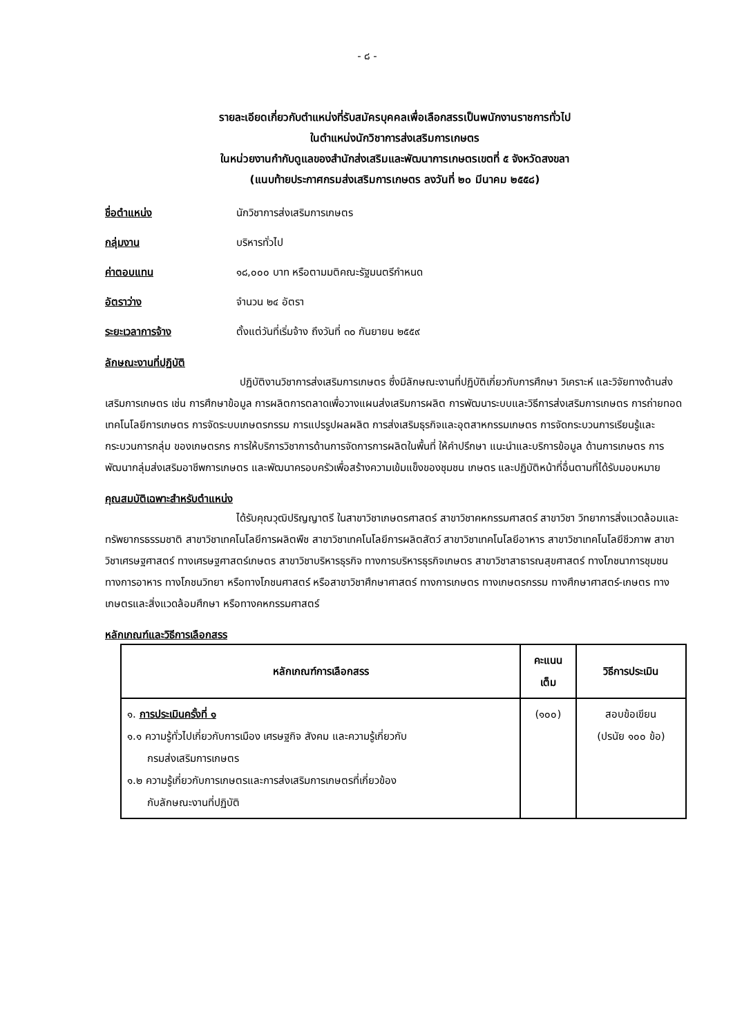- ๘ -
รายละเอียดเกี่ยวกับตำแหน่งที่รับสมัครบุคคลเพื่อเลือกสรรเป็นพนักงานราชการทั่วไป
ในตำแหน่งนักวิชาการส่งเสริมการเกษตร
ในหน่วยงานกำกับดูแลของสำนักส่งเสริมและพัฒนาการเกษตรเขตที่ ๕ จังหวัดสงขลา
(แนบท้ายประกาศกรมส่งเสริมการเกษตร ลงวันที่ ๒๐ มีนาคม ๒๕๕๘)
ชื่อตำแหน่ง นักวิชาการส่งเสริมการเกษตร
กลุ่มงาน บริหารทั่วไป
ค่าตอบแทน ๑๘,๐๐๐ บาท หรือตามมติคณะรัฐมนตรีกำหนด
อัตราว่าง จำนวน ๒๔ อัตรา
ระยะเวลาการจ้าง ตั้งแต่วันที่เริ่มจ้าง ถึงวันที่ ๓๐ กันยายน ๒๕๕๙
ลักษณะงานที่ปฏิบัติ
ปฏิบัติงานวิชาการส่งเสริมการเกษตร ซึ่งมีลักษณะงานที่ปฏิบัติเกี่ยวกับการศึกษา วิเคราะห์ และวิจัยทางด้านส่งเสริมการเกษตร เช่น การศึกษาข้อมูล การผลิตการตลาดเพื่อวางแผนส่งเสริมการผลิต การพัฒนาระบบและวิธีการส่งเสริมการเกษตร การถ่ายทอดเทคโนโลยีการเกษตร การจัดระบบเกษตรกรรม การแปรรูปผลผลิต การส่งเสริมธุรกิจและอุตสาหกรรมเกษตร การจัดกระบวนการเรียนรู้และกระบวนการกลุ่ม ของเกษตรกร การให้บริการวิชาการด้านการจัดการการผลิตในพื้นที่ ให้คำปรึกษา แนะนำและบริการข้อมูล ด้านการเกษตร การพัฒนากลุ่มส่งเสริมอาชีพการเกษตร และพัฒนาครอบครัวเพื่อสร้างความเข้มแข็งของชุมชน เกษตร และปฏิบัติหน้าที่อื่นตามที่ได้รับมอบหมาย
คุณสมบัติเฉพาะสำหรับตำแหน่ง
ได้รับคุณวุฒิปริญญาตรี ในสาขาวิชาเกษตรศาสตร์ สาขาวิชาคหกรรมศาสตร์ สาขาวิชา วิทยาการสิ่งแวดล้อมและทรัพยากรธรรมชาติ สาขาวิชาเทคโนโลยีการผลิตพืช สาขาวิชาเทคโนโลยีการผลิตสัตว์ สาขาวิชาเทคโนโลยีอาหาร สาขาวิชาเทคโนโลยีชีวภาพ สาขาวิชาเศรษฐศาสตร์ ทางเศรษฐศาสตร์เกษตร สาขาวิชาบริหารธุรกิจ ทางการบริหารธุรกิจเกษตร สาขาวิชาสาธารณสุขศาสตร์ ทางโภชนาการชุมชน ทางการอาหาร ทางโภชนวิทยา หรือทางโภชนศาสตร์ หรือสาขาวิชาศึกษาศาสตร์ ทางการเกษตร ทางเกษตรกรรม ทางศึกษาศาสตร์-เกษตร ทางเกษตรและสิ่งแวดล้อมศึกษา หรือทางคหกรรมศาสตร์
หลักเกณฑ์และวิธีการเลือกสรร
| หลักเกณฑ์การเลือกสรร | คะแนน เต็ม | วิธีการประเมิน |
| --- | --- | --- |
| ๑. การประเมินครั้งที่ ๑ ๑.๑ ความรู้ทั่วไปเกี่ยวกับการเมือง เศรษฐกิจ สังคม และความรู้เกี่ยวกับ กรมส่งเสริมการเกษตร ๑.๒ ความรู้เกี่ยวกับการเกษตรและการส่งเสริมการเกษตรที่เกี่ยวข้อง กับลักษณะงานที่ปฏิบัติ | (๑๐๐) | สอบข้อเขียน (ปรนัย ๑๐๐ ข้อ) |